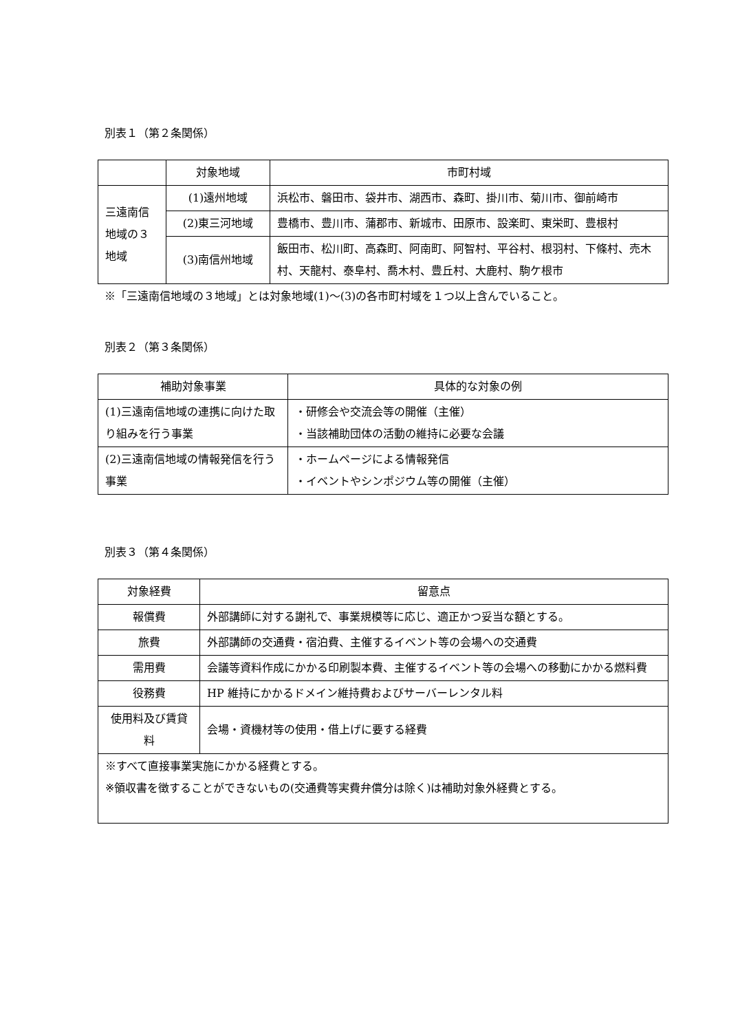別表１（第２条関係）
| | 対象地域 | 市町村域 |
| --- | --- | --- |
| 三遠南信地域の３地域 | (1)遠州地域 | 浜松市、磐田市、袋井市、湖西市、森町、掛川市、菊川市、御前崎市 |
| | (2)東三河地域 | 豊橋市、豊川市、蒲郡市、新城市、田原市、設楽町、東栄町、豊根村 |
| | (3)南信州地域 | 飯田市、松川町、高森町、阿南町、阿智村、平谷村、根羽村、下條村、売木村、天龍村、泰阜村、喬木村、豊丘村、大鹿村、駒ケ根市 |
※「三遠南信地域の３地域」とは対象地域(1)～(3)の各市町村域を１つ以上含んでいること。
別表２（第３条関係）
| 補助対象事業 | 具体的な対象の例 |
| --- | --- |
| (1)三遠南信地域の連携に向けた取り組みを行う事業 | ・研修会や交流会等の開催（主催） ・当該補助団体の活動の維持に必要な会議 |
| (2)三遠南信地域の情報発信を行う事業 | ・ホームページによる情報発信 ・イベントやシンポジウム等の開催（主催） |
別表３（第４条関係）
| 対象経費 | 留意点 |
| --- | --- |
| 報償費 | 外部講師に対する謝礼で、事業規模等に応じ、適正かつ妥当な額とする。 |
| 旅費 | 外部講師の交通費・宿泊費、主催するイベント等の会場への交通費 |
| 需用費 | 会議等資料作成にかかる印刷製本費、主催するイベント等の会場への移動にかかる燃料費 |
| 役務費 | HP 維持にかかるドメイン維持費およびサーバーレンタル料 |
| 使用料及び賃貸料 | 会場・資機材等の使用・借上げに要する経費 |
| ※すべて直接事業実施にかかる経費とする。 ※領収書を徴することができないもの(交通費等実費弁償分は除く)は補助対象外経費とする。 | |